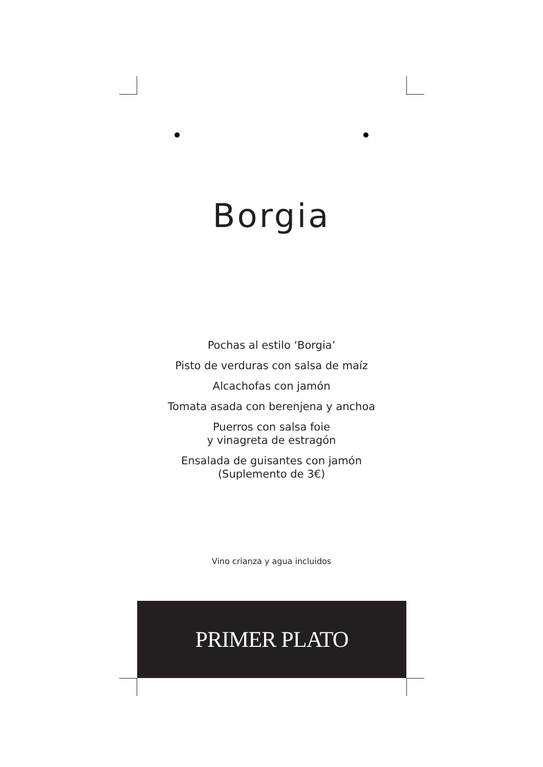Borgia
Pochas al estilo ‘Borgia’
Pisto de verduras con salsa de maíz
Alcachofas con jamón
Tomata asada con berenjena y anchoa
Puerros con salsa foie
y vinagreta de estragón
Ensalada de guisantes con jamón
(Suplemento de 3€)
Vino crianza y agua incluidos
PRIMER PLATO